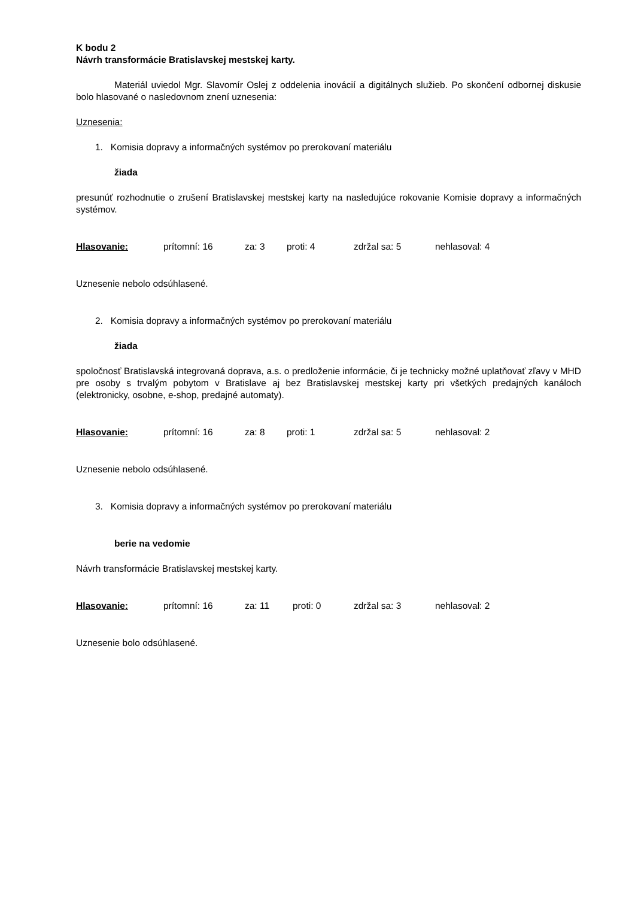K bodu 2
Návrh transformácie Bratislavskej mestskej karty.
Materiál uviedol Mgr. Slavomír Oslej z oddelenia inovácií a digitálnych služieb. Po skončení odbornej diskusie bolo hlasované o nasledovnom znení uznesenia:
Uznesenia:
1. Komisia dopravy a informačných systémov po prerokovaní materiálu
žiada
presunúť rozhodnutie o zrušení Bratislavskej mestskej karty na nasledujúce rokovanie Komisie dopravy a informačných systémov.
Hlasovanie: prítomní: 16 za: 3 proti: 4 zdržal sa: 5 nehlasoval: 4
Uznesenie nebolo odsúhlasené.
2. Komisia dopravy a informačných systémov po prerokovaní materiálu
žiada
spoločnosť Bratislavská integrovaná doprava, a.s. o predloženie informácie, či je technicky možné uplatňovať zľavy v MHD pre osoby s trvalým pobytom v Bratislave aj bez Bratislavskej mestskej karty pri všetkých predajných kanáloch (elektronicky, osobne, e-shop, predajné automaty).
Hlasovanie: prítomní: 16 za: 8 proti: 1 zdržal sa: 5 nehlasoval: 2
Uznesenie nebolo odsúhlasené.
3. Komisia dopravy a informačných systémov po prerokovaní materiálu
berie na vedomie
Návrh transformácie Bratislavskej mestskej karty.
Hlasovanie: prítomní: 16 za: 11 proti: 0 zdržal sa: 3 nehlasoval: 2
Uznesenie bolo odsúhlasené.